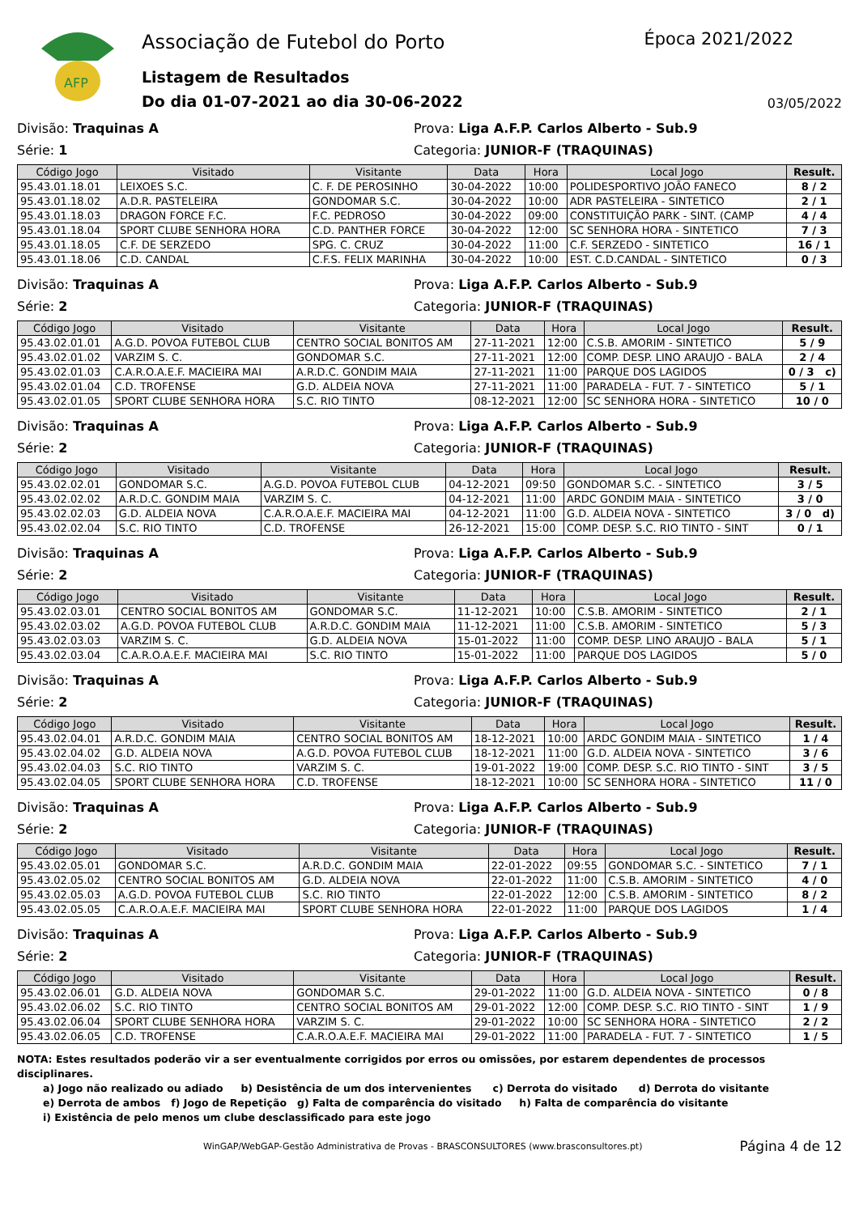AFP
Associação de Futebol do Porto
Listagem de Resultados
Do dia 01-07-2021 ao dia 30-06-2022
Época 2021/2022
03/05/2022
Divisão: Traquinas A Prova: Liga A.F.P. Carlos Alberto - Sub.9
Série: 1 Categoria: JUNIOR-F (TRAQUINAS)
| Código Jogo | Visitado | Visitante | Data | Hora | Local Jogo | Result. |
| --- | --- | --- | --- | --- | --- | --- |
| 95.43.01.18.01 | LEIXOES S.C. | C. F. DE PEROSINHO | 30-04-2022 | 10:00 | POLIDESPORTIVO JOÃO FANECO | 8 / 2 |
| 95.43.01.18.02 | A.D.R. PASTELEIRA | GONDOMAR S.C. | 30-04-2022 | 10:00 | ADR PASTELEIRA - SINTETICO | 2 / 1 |
| 95.43.01.18.03 | DRAGON FORCE F.C. | F.C. PEDROSO | 30-04-2022 | 09:00 | CONSTITUIÇÃO PARK - SINT. (CAMP | 4 / 4 |
| 95.43.01.18.04 | SPORT CLUBE SENHORA HORA | C.D. PANTHER FORCE | 30-04-2022 | 12:00 | SC SENHORA HORA - SINTETICO | 7 / 3 |
| 95.43.01.18.05 | C.F. DE SERZEDO | SPG. C. CRUZ | 30-04-2022 | 11:00 | C.F. SERZEDO - SINTETICO | 16 / 1 |
| 95.43.01.18.06 | C.D. CANDAL | C.F.S. FELIX MARINHA | 30-04-2022 | 10:00 | EST. C.D.CANDAL - SINTETICO | 0 / 3 |
Divisão: Traquinas A Prova: Liga A.F.P. Carlos Alberto - Sub.9
Série: 2 Categoria: JUNIOR-F (TRAQUINAS)
| Código Jogo | Visitado | Visitante | Data | Hora | Local Jogo | Result. |
| --- | --- | --- | --- | --- | --- | --- |
| 95.43.02.01.01 | A.G.D. POVOA FUTEBOL CLUB | CENTRO SOCIAL BONITOS AM | 27-11-2021 | 12:00 | C.S.B. AMORIM - SINTETICO | 5 / 9 |
| 95.43.02.01.02 | VARZIM S. C. | GONDOMAR S.C. | 27-11-2021 | 12:00 | COMP. DESP. LINO ARAUJO - BALA | 2 / 4 |
| 95.43.02.01.03 | C.A.R.O.A.E.F. MACIEIRA MAI | A.R.D.C. GONDIM MAIA | 27-11-2021 | 11:00 | PARQUE DOS LAGIDOS | 0 / 3 c) |
| 95.43.02.01.04 | C.D. TROFENSE | G.D. ALDEIA NOVA | 27-11-2021 | 11:00 | PARADELA - FUT. 7 - SINTETICO | 5 / 1 |
| 95.43.02.01.05 | SPORT CLUBE SENHORA HORA | S.C. RIO TINTO | 08-12-2021 | 12:00 | SC SENHORA HORA - SINTETICO | 10 / 0 |
Divisão: Traquinas A Prova: Liga A.F.P. Carlos Alberto - Sub.9
Série: 2 Categoria: JUNIOR-F (TRAQUINAS)
| Código Jogo | Visitado | Visitante | Data | Hora | Local Jogo | Result. |
| --- | --- | --- | --- | --- | --- | --- |
| 95.43.02.02.01 | GONDOMAR S.C. | A.G.D. POVOA FUTEBOL CLUB | 04-12-2021 | 09:50 | GONDOMAR S.C. - SINTETICO | 3 / 5 |
| 95.43.02.02.02 | A.R.D.C. GONDIM MAIA | VARZIM S. C. | 04-12-2021 | 11:00 | ARDC GONDIM MAIA - SINTETICO | 3 / 0 |
| 95.43.02.02.03 | G.D. ALDEIA NOVA | C.A.R.O.A.E.F. MACIEIRA MAI | 04-12-2021 | 11:00 | G.D. ALDEIA NOVA - SINTETICO | 3 / 0 d) |
| 95.43.02.02.04 | S.C. RIO TINTO | C.D. TROFENSE | 26-12-2021 | 15:00 | COMP. DESP. S.C. RIO TINTO - SINT | 0 / 1 |
Divisão: Traquinas A Prova: Liga A.F.P. Carlos Alberto - Sub.9
Série: 2 Categoria: JUNIOR-F (TRAQUINAS)
| Código Jogo | Visitado | Visitante | Data | Hora | Local Jogo | Result. |
| --- | --- | --- | --- | --- | --- | --- |
| 95.43.02.03.01 | CENTRO SOCIAL BONITOS AM | GONDOMAR S.C. | 11-12-2021 | 10:00 | C.S.B. AMORIM - SINTETICO | 2 / 1 |
| 95.43.02.03.02 | A.G.D. POVOA FUTEBOL CLUB | A.R.D.C. GONDIM MAIA | 11-12-2021 | 11:00 | C.S.B. AMORIM - SINTETICO | 5 / 3 |
| 95.43.02.03.03 | VARZIM S. C. | G.D. ALDEIA NOVA | 15-01-2022 | 11:00 | COMP. DESP. LINO ARAUJO - BALA | 5 / 1 |
| 95.43.02.03.04 | C.A.R.O.A.E.F. MACIEIRA MAI | S.C. RIO TINTO | 15-01-2022 | 11:00 | PARQUE DOS LAGIDOS | 5 / 0 |
Divisão: Traquinas A Prova: Liga A.F.P. Carlos Alberto - Sub.9
Série: 2 Categoria: JUNIOR-F (TRAQUINAS)
| Código Jogo | Visitado | Visitante | Data | Hora | Local Jogo | Result. |
| --- | --- | --- | --- | --- | --- | --- |
| 95.43.02.04.01 | A.R.D.C. GONDIM MAIA | CENTRO SOCIAL BONITOS AM | 18-12-2021 | 10:00 | ARDC GONDIM MAIA - SINTETICO | 1 / 4 |
| 95.43.02.04.02 | G.D. ALDEIA NOVA | A.G.D. POVOA FUTEBOL CLUB | 18-12-2021 | 11:00 | G.D. ALDEIA NOVA - SINTETICO | 3 / 6 |
| 95.43.02.04.03 | S.C. RIO TINTO | VARZIM S. C. | 19-01-2022 | 19:00 | COMP. DESP. S.C. RIO TINTO - SINT | 3 / 5 |
| 95.43.02.04.05 | SPORT CLUBE SENHORA HORA | C.D. TROFENSE | 18-12-2021 | 10:00 | SC SENHORA HORA - SINTETICO | 11 / 0 |
Divisão: Traquinas A Prova: Liga A.F.P. Carlos Alberto - Sub.9
Série: 2 Categoria: JUNIOR-F (TRAQUINAS)
| Código Jogo | Visitado | Visitante | Data | Hora | Local Jogo | Result. |
| --- | --- | --- | --- | --- | --- | --- |
| 95.43.02.05.01 | GONDOMAR S.C. | A.R.D.C. GONDIM MAIA | 22-01-2022 | 09:55 | GONDOMAR S.C. - SINTETICO | 7 / 1 |
| 95.43.02.05.02 | CENTRO SOCIAL BONITOS AM | G.D. ALDEIA NOVA | 22-01-2022 | 11:00 | C.S.B. AMORIM - SINTETICO | 4 / 0 |
| 95.43.02.05.03 | A.G.D. POVOA FUTEBOL CLUB | S.C. RIO TINTO | 22-01-2022 | 12:00 | C.S.B. AMORIM - SINTETICO | 8 / 2 |
| 95.43.02.05.05 | C.A.R.O.A.E.F. MACIEIRA MAI | SPORT CLUBE SENHORA HORA | 22-01-2022 | 11:00 | PARQUE DOS LAGIDOS | 1 / 4 |
Divisão: Traquinas A Prova: Liga A.F.P. Carlos Alberto - Sub.9
Série: 2 Categoria: JUNIOR-F (TRAQUINAS)
| Código Jogo | Visitado | Visitante | Data | Hora | Local Jogo | Result. |
| --- | --- | --- | --- | --- | --- | --- |
| 95.43.02.06.01 | G.D. ALDEIA NOVA | GONDOMAR S.C. | 29-01-2022 | 11:00 | G.D. ALDEIA NOVA - SINTETICO | 0 / 8 |
| 95.43.02.06.02 | S.C. RIO TINTO | CENTRO SOCIAL BONITOS AM | 29-01-2022 | 12:00 | COMP. DESP. S.C. RIO TINTO - SINT | 1 / 9 |
| 95.43.02.06.04 | SPORT CLUBE SENHORA HORA | VARZIM S. C. | 29-01-2022 | 10:00 | SC SENHORA HORA - SINTETICO | 2 / 2 |
| 95.43.02.06.05 | C.D. TROFENSE | C.A.R.O.A.E.F. MACIEIRA MAI | 29-01-2022 | 11:00 | PARADELA - FUT. 7 - SINTETICO | 1 / 5 |
NOTA: Estes resultados poderão vir a ser eventualmente corrigidos por erros ou omissões, por estarem dependentes de processos disciplinares.
a) Jogo não realizado ou adiado b) Desistência de um dos intervenientes c) Derrota do visitado d) Derrota do visitante
e) Derrota de ambos f) Jogo de Repetição g) Falta de comparência do visitado h) Falta de comparência do visitante
i) Existência de pelo menos um clube desclassificado para este jogo
WinGAP/WebGAP-Gestão Administrativa de Provas - BRASCONSULTORES (www.brasconsultores.pt) Página 4 de 12